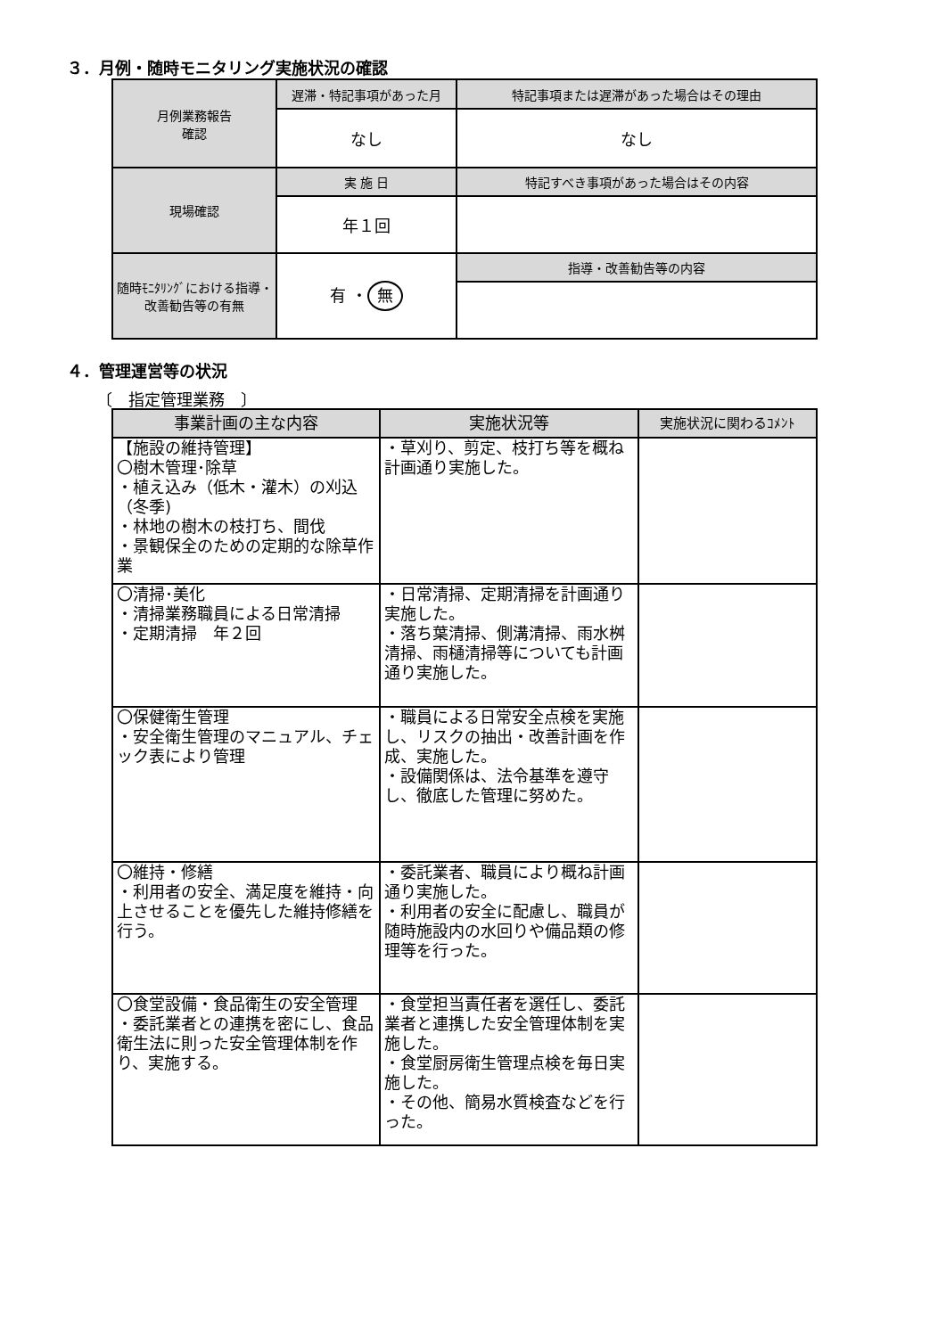３．月例・随時モニタリング実施状況の確認
| 月例業務報告 確認 | 遅滞・特記事項があった月 | 特記事項または遅滞があった場合はその理由 |
| | なし | なし |
| 現場確認 | 実 施 日 | 特記すべき事項があった場合はその内容 |
| | 年１回 | |
| 随時ﾓﾆﾀﾘﾝｸﾞにおける指導・改善勧告等の有無 | 有 ・ 無 | 指導・改善勧告等の内容 |
４．管理運営等の状況
〔　指定管理業務　〕
| 事業計画の主な内容 | 実施状況等 | 実施状況に関わるｺﾒﾝﾄ |
| 【施設の維持管理】 〇樹木管理･除草 ・植え込み（低木・灌木）の刈込（冬季) ・林地の樹木の枝打ち、間伐 ・景観保全のための定期的な除草作業 | ・草刈り、剪定、枝打ち等を概ね計画通り実施した。 | |
| 〇清掃･美化 ・清掃業務職員による日常清掃 ・定期清掃 年２回 | ・日常清掃、定期清掃を計画通り実施した。 ・落ち葉清掃、側溝清掃、雨水桝清掃、雨樋清掃等についても計画通り実施した。 | |
| 〇保健衛生管理 ・安全衛生管理のマニュアル、チェック表により管理 | ・職員による日常安全点検を実施し、リスクの抽出・改善計画を作成、実施した。 ・設備関係は、法令基準を遵守し、徹底した管理に努めた。 | |
| 〇維持・修繕 ・利用者の安全、満足度を維持・向上させることを優先した維持修繕を行う。 | ・委託業者、職員により概ね計画通り実施した。 ・利用者の安全に配慮し、職員が随時施設内の水回りや備品類の修理等を行った。 | |
| 〇食堂設備・食品衛生の安全管理 ・委託業者との連携を密にし、食品衛生法に則った安全管理体制を作り、実施する。 | ・食堂担当責任者を選任し、委託業者と連携した安全管理体制を実施した。 ・食堂厨房衛生管理点検を毎日実施した。 ・その他、簡易水質検査などを行った。 | |